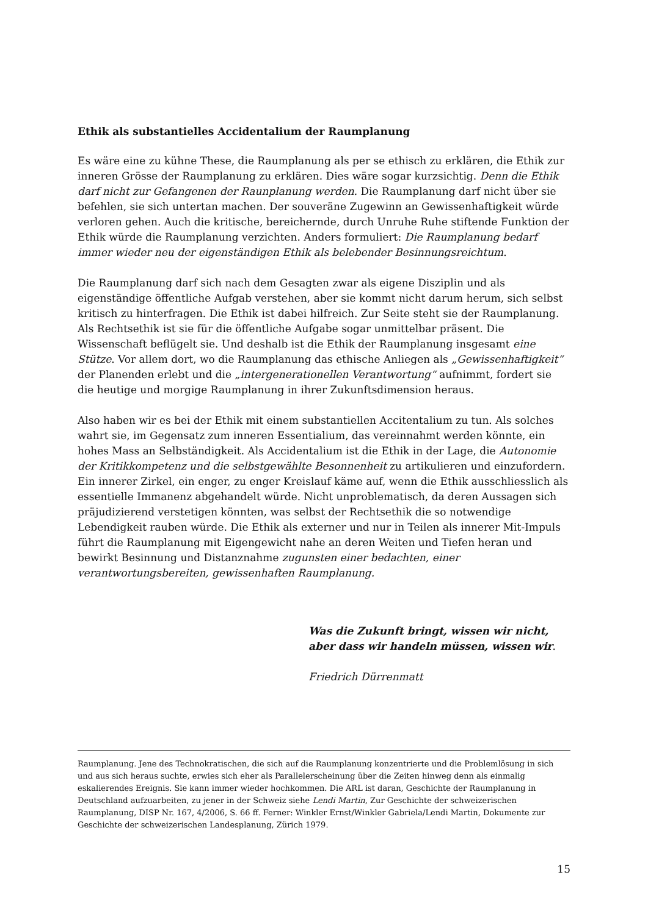Ethik als substantielles Accidentalium der Raumplanung
Es wäre eine zu kühne These, die Raumplanung als per se ethisch zu erklären, die Ethik zur inneren Grösse der Raumplanung zu erklären. Dies wäre sogar kurzsichtig. Denn die Ethik darf nicht zur Gefangenen der Raunplanung werden. Die Raumplanung darf nicht über sie befehlen, sie sich untertan machen. Der souveräne Zugewinn an Gewissenhaftigkeit würde verloren gehen. Auch die kritische, bereichernde, durch Unruhe Ruhe stiftende Funktion der Ethik würde die Raumplanung verzichten. Anders formuliert: Die Raumplanung bedarf immer wieder neu der eigenständigen Ethik als belebender Besinnungsreichtum.
Die Raumplanung darf sich nach dem Gesagten zwar als eigene Disziplin und als eigenständige öffentliche Aufgab verstehen, aber sie kommt nicht darum herum, sich selbst kritisch zu hinterfragen. Die Ethik ist dabei hilfreich. Zur Seite steht sie der Raumplanung. Als Rechtsethik ist sie für die öffentliche Aufgabe sogar unmittelbar präsent. Die Wissenschaft beflügelt sie. Und deshalb ist die Ethik der Raumplanung insgesamt eine Stütze. Vor allem dort, wo die Raumplanung das ethische Anliegen als „Gewissenhaftigkeit“ der Planenden erlebt und die „intergenerationellen Verantwortung“ aufnimmt, fordert sie die heutige und morgige Raumplanung in ihrer Zukunftsdimension heraus.
Also haben wir es bei der Ethik mit einem substantiellen Accitentalium zu tun. Als solches wahrt sie, im Gegensatz zum inneren Essentialium, das vereinnahmt werden könnte, ein hohes Mass an Selbständigkeit. Als Accidentalium ist die Ethik in der Lage, die Autonomie der Kritikkompetenz und die selbstgewählte Besonnenheit zu artikulieren und einzufordern. Ein innerer Zirkel, ein enger, zu enger Kreislauf käme auf, wenn die Ethik ausschliesslich als essentielle Immanenz abgehandelt würde. Nicht unproblematisch, da deren Aussagen sich präjudizierend verstetigen könnten, was selbst der Rechtsethik die so notwendige Lebendigkeit rauben würde. Die Ethik als externer und nur in Teilen als innerer Mit-Impuls führt die Raumplanung mit Eigengewicht nahe an deren Weiten und Tiefen heran und bewirkt Besinnung und Distanznahme zugunsten einer bedachten, einer verantwortungsbereiten, gewissenhaften Raumplanung.
Was die Zukunft bringt, wissen wir nicht,
aber dass wir handeln müssen, wissen wir.
Friedrich Dürrenmatt
Raumplanung. Jene des Technokratischen, die sich auf die Raumplanung konzentrierte und die Problemlösung in sich und aus sich heraus suchte, erwies sich eher als Parallelerscheinung über die Zeiten hinweg denn als einmalig eskalierendes Ereignis. Sie kann immer wieder hochkommen. Die ARL ist daran, Geschichte der Raumplanung in Deutschland aufzuarbeiten, zu jener in der Schweiz siehe Lendi Martin, Zur Geschichte der schweizerischen Raumplanung, DISP Nr. 167, 4/2006, S. 66 ff. Ferner: Winkler Ernst/Winkler Gabriela/Lendi Martin, Dokumente zur Geschichte der schweizerischen Landesplanung, Zürich 1979.
15